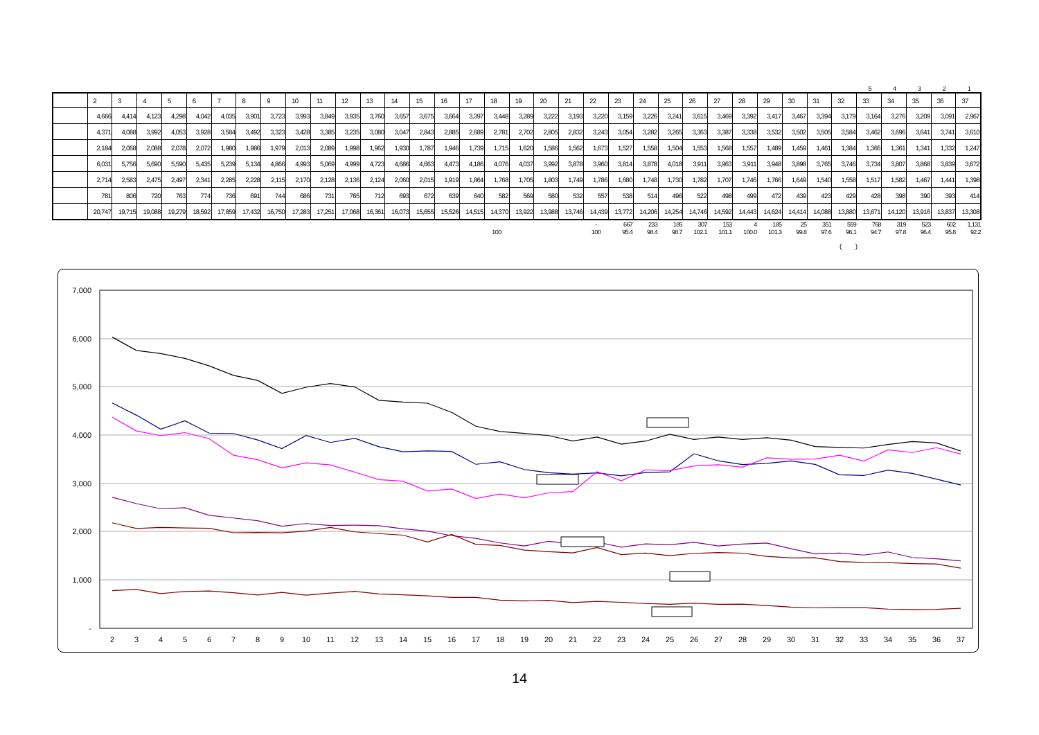| | | 5 | 4 | 3 | 2 | 1 |
| | 2 | 3 | 4 | 5 | 6 | 7 | 8 | 9 | 10 | 11 | 12 | 13 | 14 | 15 | 16 | 17 | 18 | 19 | 20 | 21 | 22 | 23 | 24 | 25 | 26 | 27 | 28 | 29 | 30 | 31 | 32 | 33 | 34 | 35 | 36 | 37 |
| --- | --- | --- | --- | --- | --- | --- | --- | --- | --- | --- | --- | --- | --- | --- | --- | --- | --- | --- | --- | --- | --- | --- | --- | --- | --- | --- | --- | --- | --- | --- | --- | --- | --- | --- | --- | --- |
| | 4,666 | 4,414 | 4,123 | 4,298 | 4,042 | 4,035 | 3,901 | 3,723 | 3,993 | 3,849 | 3,935 | 3,760 | 3,657 | 3,675 | 3,664 | 3,397 | 3,448 | 3,289 | 3,222 | 3,193 | 3,220 | 3,159 | 3,226 | 3,241 | 3,615 | 3,469 | 3,392 | 3,417 | 3,467 | 3,394 | 3,179 | 3,164 | 3,276 | 3,209 | 3,091 | 2,967 |
| | 4,371 | 4,088 | 3,992 | 4,053 | 3,928 | 3,584 | 3,492 | 3,323 | 3,428 | 3,385 | 3,235 | 3,080 | 3,047 | 2,843 | 2,885 | 2,689 | 2,781 | 2,702 | 2,805 | 2,832 | 3,243 | 3,054 | 3,282 | 3,265 | 3,363 | 3,387 | 3,338 | 3,532 | 3,502 | 3,505 | 3,584 | 3,462 | 3,696 | 3,641 | 3,741 | 3,610 |
| | 2,184 | 2,068 | 2,088 | 2,078 | 2,072 | 1,980 | 1,986 | 1,979 | 2,013 | 2,089 | 1,998 | 1,962 | 1,930 | 1,787 | 1,946 | 1,739 | 1,715 | 1,620 | 1,586 | 1,562 | 1,673 | 1,527 | 1,558 | 1,504 | 1,553 | 1,568 | 1,557 | 1,489 | 1,459 | 1,461 | 1,384 | 1,366 | 1,361 | 1,341 | 1,332 | 1,247 |
| | 6,031 | 5,756 | 5,690 | 5,590 | 5,435 | 5,239 | 5,134 | 4,866 | 4,993 | 5,069 | 4,999 | 4,723 | 4,686 | 4,663 | 4,473 | 4,186 | 4,076 | 4,037 | 3,992 | 3,878 | 3,960 | 3,814 | 3,878 | 4,018 | 3,911 | 3,963 | 3,911 | 3,948 | 3,898 | 3,765 | 3,746 | 3,734 | 3,807 | 3,868 | 3,839 | 3,672 |
| | 2,714 | 2,583 | 2,475 | 2,497 | 2,341 | 2,285 | 2,228 | 2,115 | 2,170 | 2,128 | 2,136 | 2,124 | 2,060 | 2,015 | 1,919 | 1,864 | 1,768 | 1,705 | 1,803 | 1,749 | 1,786 | 1,680 | 1,748 | 1,730 | 1,782 | 1,707 | 1,746 | 1,766 | 1,649 | 1,540 | 1,558 | 1,517 | 1,582 | 1,467 | 1,441 | 1,398 |
| | 781 | 806 | 720 | 763 | 774 | 736 | 691 | 744 | 686 | 731 | 765 | 712 | 693 | 672 | 639 | 640 | 582 | 569 | 580 | 532 | 557 | 538 | 514 | 496 | 522 | 498 | 499 | 472 | 439 | 423 | 429 | 428 | 398 | 390 | 393 | 414 |
| | 20,747 | 19,715 | 19,088 | 19,279 | 18,592 | 17,859 | 17,432 | 16,750 | 17,283 | 17,251 | 17,068 | 16,361 | 16,073 | 15,655 | 15,526 | 14,515 | 14,370 | 13,922 | 13,988 | 13,746 | 14,439 | 13,772 | 14,206 | 14,254 | 14,746 | 14,592 | 14,443 | 14,624 | 14,414 | 14,088 | 13,880 | 13,671 | 14,120 | 13,916 | 13,837 | 13,308 |
| | | | | - | 667 | 233 | 185 | 307 | 153 | 4 | 185 | 25 | 351 | 559 | 768 | 319 | 523 | 602 | 1,131 |
| | | 100 | | 100 | 95.4 | 98.4 | 98.7 | 102.1 | 101.1 | 100.0 | 101.3 | 99.8 | 97.6 | 96.1 | 94.7 | 97.8 | 96.4 | 95.8 | 92.2 |
( )
7,000
6,000
5,000
4,000
3,000
2,000
1,000
-
2
3
4
5
6
7
8
9
10
11
12
13
14
15
16
17
18
19
20
21
22
23
24
25
26
27
28
29
30
31
32
33
34
35
36
37
14